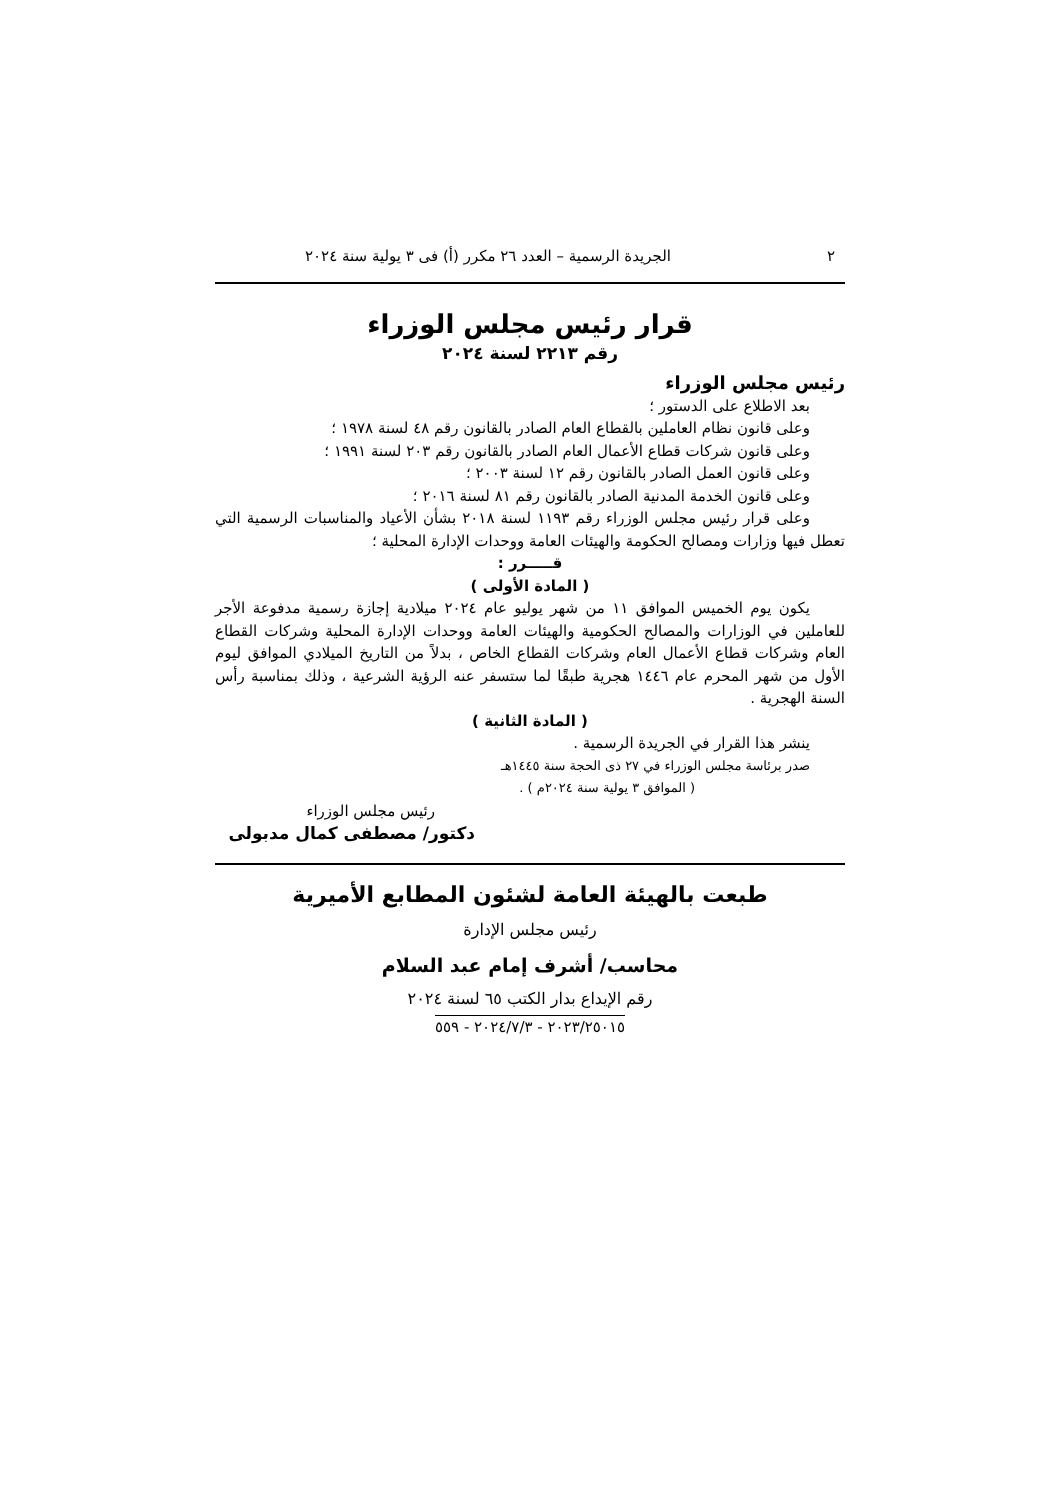٢ الجريدة الرسمية – العدد ٢٦ مكرر (أ) فى ٣ يولية سنة ٢٠٢٤
قرار رئيس مجلس الوزراء
رقم ٢٢١٣ لسنة ٢٠٢٤
رئيس مجلس الوزراء
بعد الاطلاع على الدستور ؛
وعلى قانون نظام العاملين بالقطاع العام الصادر بالقانون رقم ٤٨ لسنة ١٩٧٨ ؛
وعلى قانون شركات قطاع الأعمال العام الصادر بالقانون رقم ٢٠٣ لسنة ١٩٩١ ؛
وعلى قانون العمل الصادر بالقانون رقم ١٢ لسنة ٢٠٠٣ ؛
وعلى قانون الخدمة المدنية الصادر بالقانون رقم ٨١ لسنة ٢٠١٦ ؛
وعلى قرار رئيس مجلس الوزراء رقم ١١٩٣ لسنة ٢٠١٨ بشأن الأعياد والمناسبات الرسمية التي تعطل فيها وزارات ومصالح الحكومة والهيئات العامة ووحدات الإدارة المحلية ؛
قـــــرر :
( المادة الأولى )
يكون يوم الخميس الموافق ١١ من شهر يوليو عام ٢٠٢٤ ميلادية إجازة رسمية مدفوعة الأجر للعاملين في الوزارات والمصالح الحكومية والهيئات العامة ووحدات الإدارة المحلية وشركات القطاع العام وشركات قطاع الأعمال العام وشركات القطاع الخاص ، بدلاً من التاريخ الميلادي الموافق ليوم الأول من شهر المحرم عام ١٤٤٦ هجرية طبقًا لما ستسفر عنه الرؤية الشرعية ، وذلك بمناسبة رأس السنة الهجرية .
( المادة الثانية )
ينشر هذا القرار في الجريدة الرسمية .
صدر برئاسة مجلس الوزراء في ٢٧ ذى الحجة سنة ١٤٤٥هـ
( الموافق ٣ يولية سنة ٢٠٢٤م ) .
رئيس مجلس الوزراء
دكتور/ مصطفى كمال مدبولى
طبعت بالهيئة العامة لشئون المطابع الأميرية
رئيس مجلس الإدارة
محاسب/ أشرف إمام عبد السلام
رقم الإيداع بدار الكتب ٦٥ لسنة ٢٠٢٤
٢٠٢٣/٢٥٠١٥ - ٢٠٢٤/٧/٣ - ٥٥٩